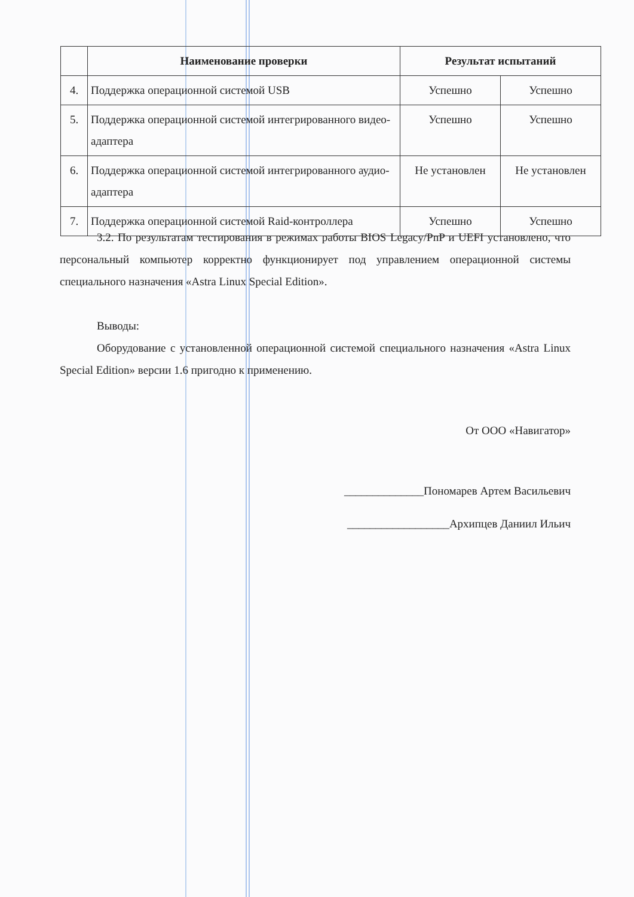| | Наименование проверки | Результат испытаний | |
| --- | --- | --- | --- |
| 4. | Поддержка операционной системой USB | Успешно | Успешно |
| 5. | Поддержка операционной системой интегрированного видео-адаптера | Успешно | Успешно |
| 6. | Поддержка операционной системой интегрированного аудио-адаптера | Не установлен | Не установлен |
| 7. | Поддержка операционной системой Raid-контроллера | Успешно | Успешно |
3.2. По результатам тестирования в режимах работы BIOS Legacy/PnP и UEFI установлено, что персональный компьютер корректно функционирует под управлением операционной системы специального назначения «Astra Linux Special Edition».
Выводы:
Оборудование с установленной операционной системой специального назначения «Astra Linux Special Edition» версии 1.6 пригодно к применению.
От ООО «Навигатор»
______________Пономарев Артем Васильевич
__________________Архипцев Даниил Ильич